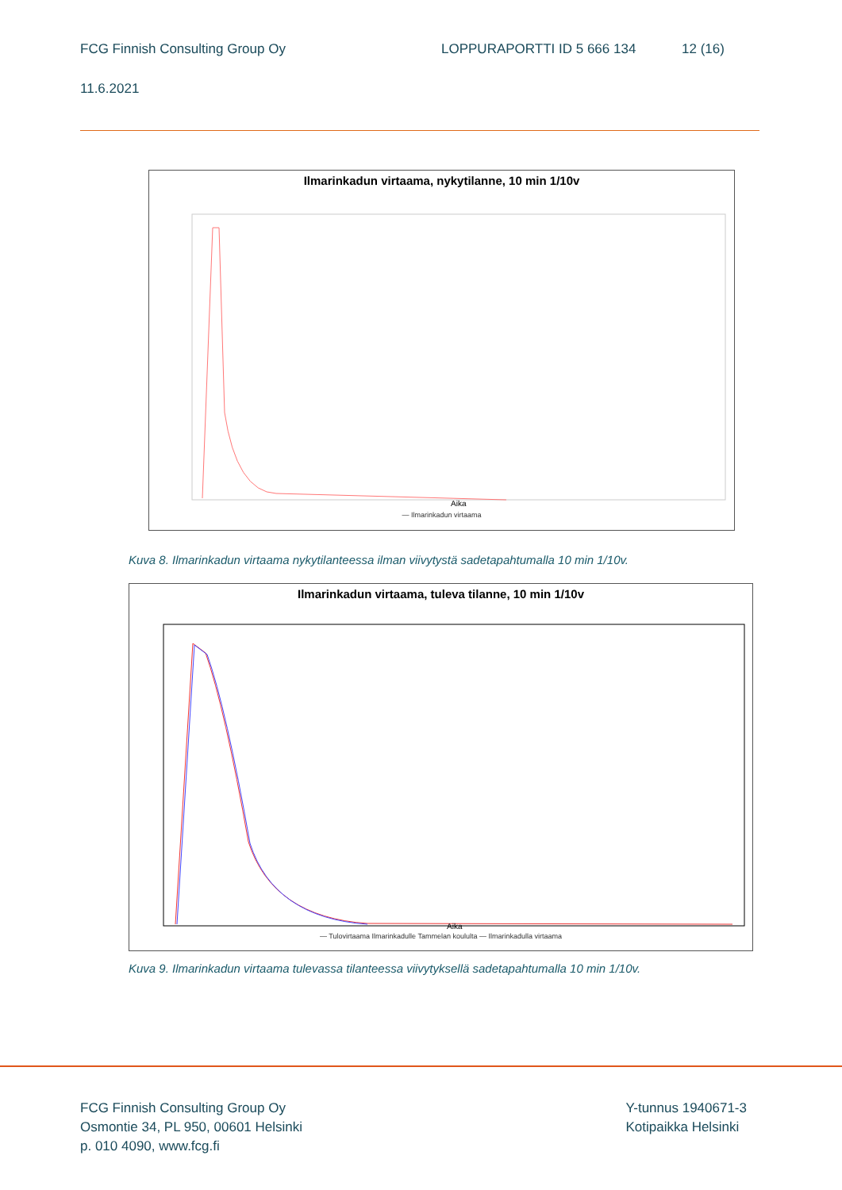FCG Finnish Consulting Group Oy LOPPURAPORTTI ID 5 666 134 12 (16)
11.6.2021
Ilmarinkadun virtaama, nykytilanne, 10 min 1/10v
Aika
— Ilmarinkadun virtaama
Kuva 8. Ilmarinkadun virtaama nykytilanteessa ilman viivytystä sadetapahtumalla 10 min 1/10v.
Ilmarinkadun virtaama, tuleva tilanne, 10 min 1/10v
Aika
— Tulovirtaama Ilmarinkadulle Tammelan koululta — Ilmarinkadulla virtaama
Kuva 9. Ilmarinkadun virtaama tulevassa tilanteessa viivytyksellä sadetapahtumalla 10 min 1/10v.
FCG Finnish Consulting Group Oy
Osmontie 34, PL 950, 00601 Helsinki
p. 010 4090, www.fcg.fi
Y-tunnus 1940671-3
Kotipaikka Helsinki